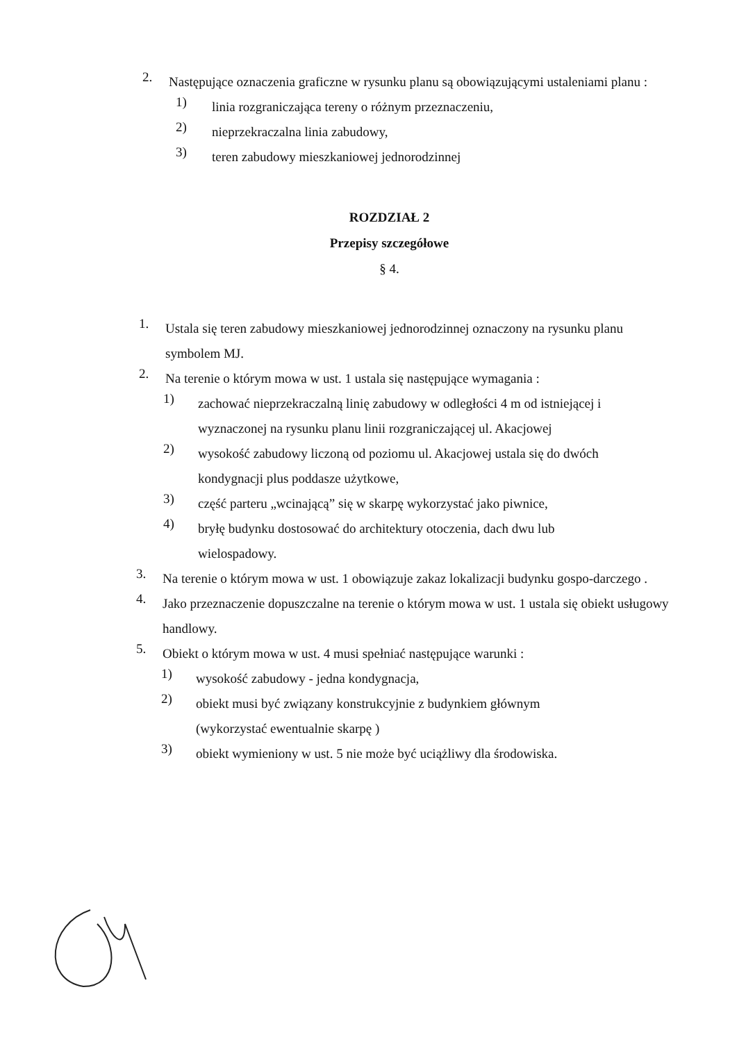2.
Następujące oznaczenia graficzne w rysunku planu są obowiązującymi ustaleniami planu :
1)
linia rozgraniczająca tereny o różnym przeznaczeniu,
2)
nieprzekraczalna linia zabudowy,
3)
teren zabudowy mieszkaniowej jednorodzinnej
ROZDZIAŁ 2
Przepisy szczegółowe
§ 4.
1.
Ustala się teren zabudowy mieszkaniowej jednorodzinnej oznaczony na rysunku planu symbolem MJ.
2.
Na terenie o którym mowa w ust. 1 ustala się następujące wymagania :
1)
zachować nieprzekraczalną linię zabudowy w odległości 4 m od istniejącej i wyznaczonej na rysunku planu linii rozgraniczającej ul. Akacjowej
2)
wysokość zabudowy liczoną od poziomu ul. Akacjowej ustala się do dwóch kondygnacji plus poddasze użytkowe,
3)
część parteru „wcinającą” się w skarpę wykorzystać jako piwnice,
4)
bryłę budynku dostosować do architektury otoczenia, dach dwu lub wielospadowy.
3.
Na terenie o którym mowa w ust. 1 obowiązuje zakaz lokalizacji budynku gospo-darczego .
4.
Jako przeznaczenie dopuszczalne na terenie o którym mowa w ust. 1 ustala się obiekt usługowy handlowy.
5.
Obiekt o którym mowa w ust. 4 musi spełniać następujące warunki :
1)
wysokość zabudowy - jedna kondygnacja,
2)
obiekt musi być związany konstrukcyjnie z budynkiem głównym (wykorzystać ewentualnie skarpę )
3)
obiekt wymieniony w ust. 5 nie może być uciążliwy dla środowiska.